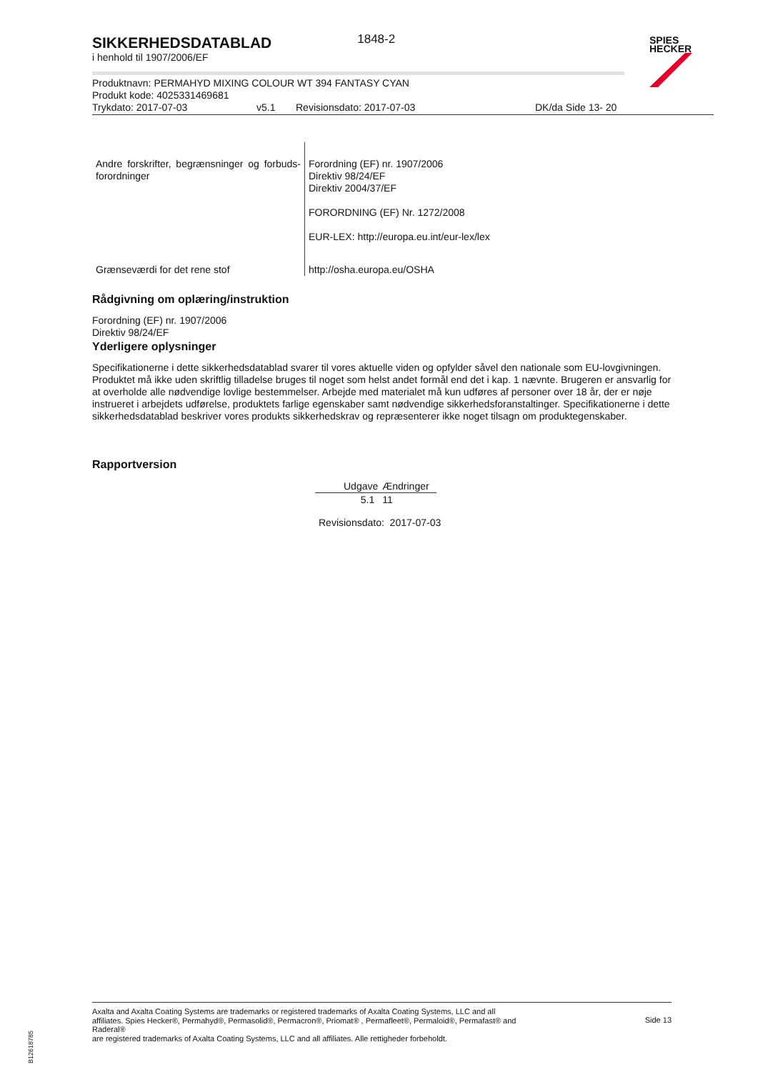SIKKERHEDSDATABLAD
1848-2
i henhold til 1907/2006/EF
SPIES
HECKER
Produktnavn: PERMAHYD MIXING COLOUR WT 394 FANTASY CYAN
Produkt kode: 4025331469681
Trykdato: 2017-07-03 v5.1 Revisionsdato: 2017-07-03 DK/da Side 13- 20
| Andre forskrifter, begrænsninger og forbuds-forordninger | Forordning (EF) nr. 1907/2006 Direktiv 98/24/EF Direktiv 2004/37/EF FORORDNING (EF) Nr. 1272/2008 EUR-LEX: http://europa.eu.int/eur-lex/lex |
| Grænseværdi for det rene stof | http://osha.europa.eu/OSHA |
Rådgivning om oplæring/instruktion
Forordning (EF) nr. 1907/2006
Direktiv 98/24/EF
Yderligere oplysninger
Specifikationerne i dette sikkerhedsdatablad svarer til vores aktuelle viden og opfylder såvel den nationale som EU-lovgivningen. Produktet må ikke uden skriftlig tilladelse bruges til noget som helst andet formål end det i kap. 1 nævnte. Brugeren er ansvarlig for at overholde alle nødvendige lovlige bestemmelser. Arbejde med materialet må kun udføres af personer over 18 år, der er nøje instrueret i arbejdets udførelse, produktets farlige egenskaber samt nødvendige sikkerhedsforanstaltinger. Specifikationerne i dette sikkerhedsdatablad beskriver vores produkts sikkerhedskrav og repræsenterer ikke noget tilsagn om produktegenskaber.
Rapportversion
| Udgave | Ændringer |
| --- | --- |
| 5.1 | 11 |
Revisionsdato: 2017-07-03
Axalta and Axalta Coating Systems are trademarks or registered trademarks of Axalta Coating Systems, LLC and all affiliates. Spies Hecker®, Permahyd®, Permasolid®, Permacron®, Priomat® , Permafleet®, Permaloid®, Permafast® and Raderal®
are registered trademarks of Axalta Coating Systems, LLC and all affiliates. Alle rettigheder forbeholdt.
Side 13
B12618785